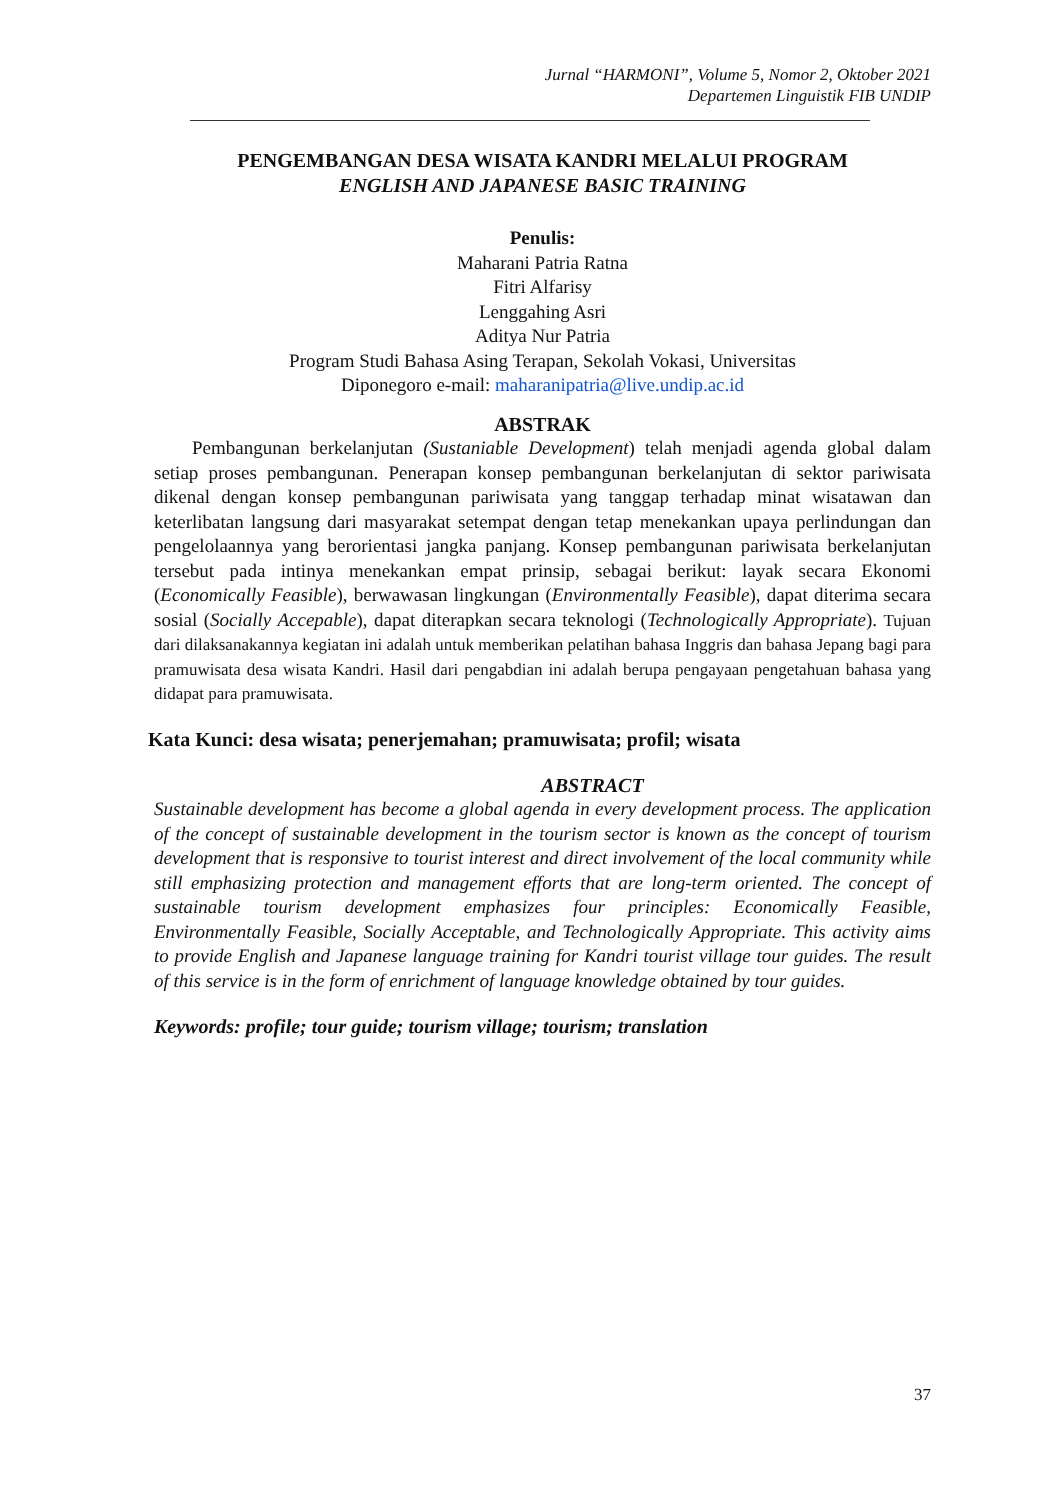Jurnal “HARMONI”, Volume 5, Nomor 2, Oktober 2021
Departemen Linguistik FIB UNDIP
PENGEMBANGAN DESA WISATA KANDRI MELALUI PROGRAM
ENGLISH AND JAPANESE BASIC TRAINING
Penulis:
Maharani Patria Ratna
Fitri Alfarisy
Lenggahing Asri
Aditya Nur Patria
Program Studi Bahasa Asing Terapan, Sekolah Vokasi, Universitas
Diponegoro e-mail: maharanipatria@live.undip.ac.id
ABSTRAK
Pembangunan berkelanjutan (Sustaniable Development) telah menjadi agenda global dalam setiap proses pembangunan. Penerapan konsep pembangunan berkelanjutan di sektor pariwisata dikenal dengan konsep pembangunan pariwisata yang tanggap terhadap minat wisatawan dan keterlibatan langsung dari masyarakat setempat dengan tetap menekankan upaya perlindungan dan pengelolaannya yang berorientasi jangka panjang. Konsep pembangunan pariwisata berkelanjutan tersebut pada intinya menekankan empat prinsip, sebagai berikut: layak secara Ekonomi (Economically Feasible), berwawasan lingkungan (Environmentally Feasible), dapat diterima secara sosial (Socially Accepable), dapat diterapkan secara teknologi (Technologically Appropriate). Tujuan dari dilaksanakannya kegiatan ini adalah untuk memberikan pelatihan bahasa Inggris dan bahasa Jepang bagi para pramuwisata desa wisata Kandri. Hasil dari pengabdian ini adalah berupa pengayaan pengetahuan bahasa yang didapat para pramuwisata.
Kata Kunci: desa wisata; penerjemahan; pramuwisata; profil; wisata
ABSTRACT
Sustainable development has become a global agenda in every development process. The application of the concept of sustainable development in the tourism sector is known as the concept of tourism development that is responsive to tourist interest and direct involvement of the local community while still emphasizing protection and management efforts that are long-term oriented. The concept of sustainable tourism development emphasizes four principles: Economically Feasible, Environmentally Feasible, Socially Acceptable, and Technologically Appropriate. This activity aims to provide English and Japanese language training for Kandri tourist village tour guides. The result of this service is in the form of enrichment of language knowledge obtained by tour guides.
Keywords: profile; tour guide; tourism village; tourism; translation
37